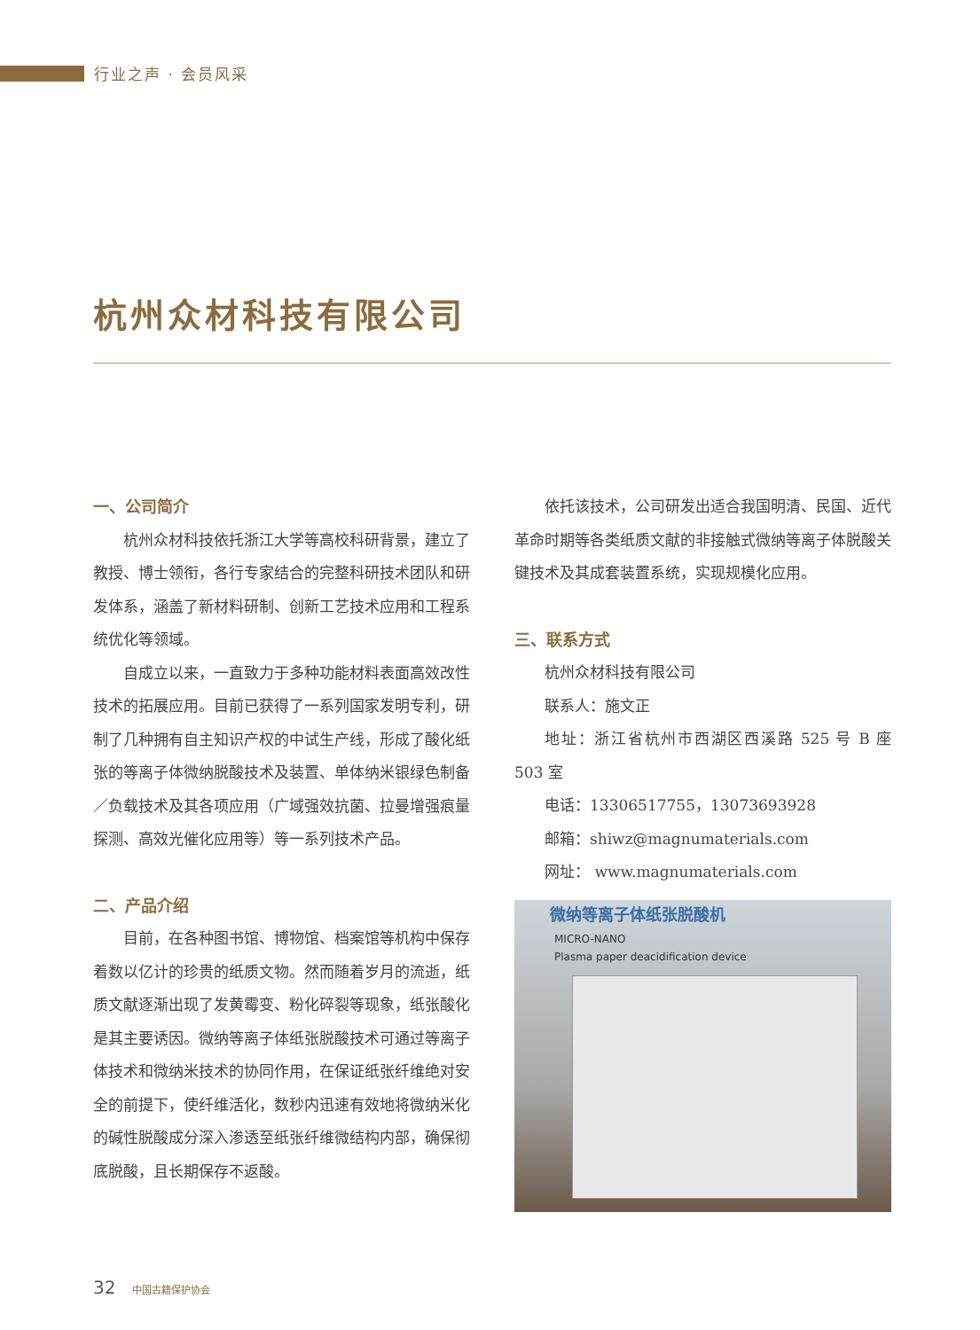行业之声 · 会员风采
杭州众材科技有限公司
一、公司简介
杭州众材科技依托浙江大学等高校科研背景，建立了教授、博士领衔，各行专家结合的完整科研技术团队和研发体系，涵盖了新材料研制、创新工艺技术应用和工程系统优化等领域。
自成立以来，一直致力于多种功能材料表面高效改性技术的拓展应用。目前已获得了一系列国家发明专利，研制了几种拥有自主知识产权的中试生产线，形成了酸化纸张的等离子体微纳脱酸技术及装置、单体纳米银绿色制备／负载技术及其各项应用（广域强效抗菌、拉曼增强痕量探测、高效光催化应用等）等一系列技术产品。
二、产品介绍
目前，在各种图书馆、博物馆、档案馆等机构中保存着数以亿计的珍贵的纸质文物。然而随着岁月的流逝，纸质文献逐渐出现了发黄霉变、粉化碎裂等现象，纸张酸化是其主要诱因。微纳等离子体纸张脱酸技术可通过等离子体技术和微纳米技术的协同作用，在保证纸张纤维绝对安全的前提下，使纤维活化，数秒内迅速有效地将微纳米化的碱性脱酸成分深入渗透至纸张纤维微结构内部，确保彻底脱酸，且长期保存不返酸。
依托该技术，公司研发出适合我国明清、民国、近代革命时期等各类纸质文献的非接触式微纳等离子体脱酸关键技术及其成套装置系统，实现规模化应用。
三、联系方式
杭州众材科技有限公司
联系人：施文正
地址：浙江省杭州市西湖区西溪路 525 号 B 座 503 室
电话：13306517755，13073693928
邮箱：shiwz@magnumaterials.com
网址： www.magnumaterials.com
微纳等离子体纸张脱酸机
MICRO-NANO
Plasma paper deacidification device
32 中国古籍保护协会